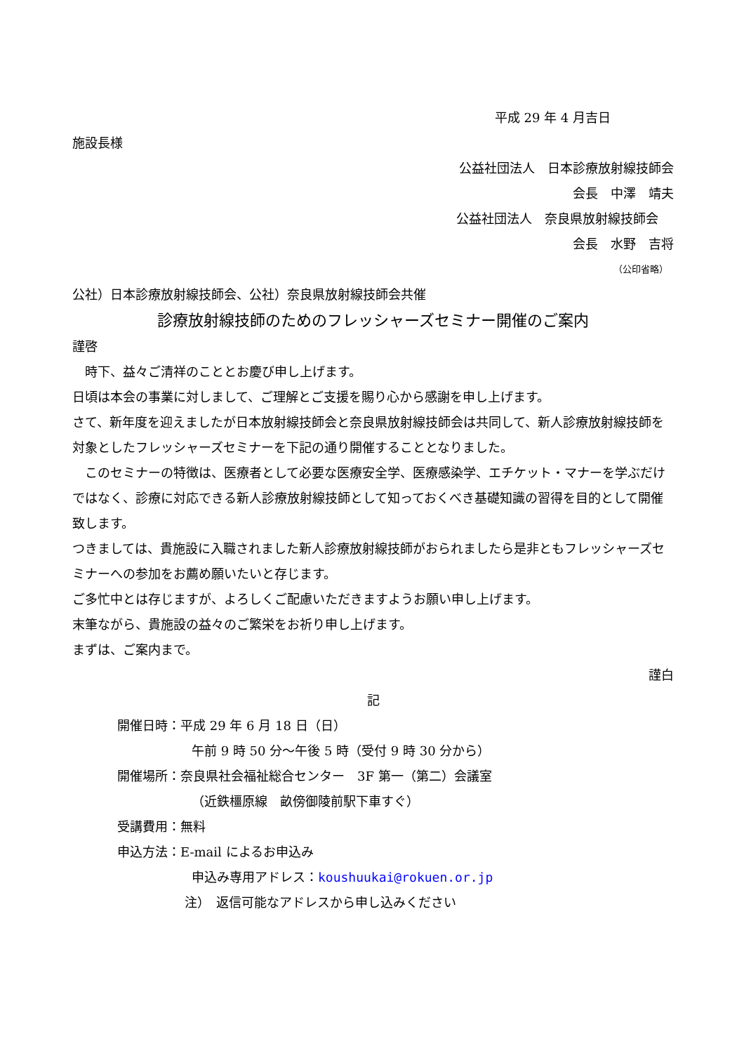平成 29 年 4 月吉日
施設長様
公益社団法人　日本診療放射線技師会
会長　中澤　靖夫
公益社団法人　奈良県放射線技師会
会長　水野　吉将
（公印省略）
公社）日本診療放射線技師会、公社）奈良県放射線技師会共催
診療放射線技師のためのフレッシャーズセミナー開催のご案内
謹啓
　時下、益々ご清祥のこととお慶び申し上げます。
日頃は本会の事業に対しまして、ご理解とご支援を賜り心から感謝を申し上げます。
さて、新年度を迎えましたが日本放射線技師会と奈良県放射線技師会は共同して、新人診療放射線技師を対象としたフレッシャーズセミナーを下記の通り開催することとなりました。
　このセミナーの特徴は、医療者として必要な医療安全学、医療感染学、エチケット・マナーを学ぶだけではなく、診療に対応できる新人診療放射線技師として知っておくべき基礎知識の習得を目的として開催致します。
つきましては、貴施設に入職されました新人診療放射線技師がおられましたら是非ともフレッシャーズセミナーへの参加をお薦め願いたいと存じます。
ご多忙中とは存じますが、よろしくご配慮いただきますようお願い申し上げます。
末筆ながら、貴施設の益々のご繁栄をお祈り申し上げます。
まずは、ご案内まで。
謹白
記
開催日時：平成 29 年 6 月 18 日（日）
午前 9 時 50 分～午後 5 時（受付 9 時 30 分から）
開催場所：奈良県社会福祉総合センター　3F 第一（第二）会議室
（近鉄橿原線　畝傍御陵前駅下車すぐ）
受講費用：無料
申込方法：E-mail によるお申込み
申込み専用アドレス：koushuukai@rokuen.or.jp
注）　返信可能なアドレスから申し込みください